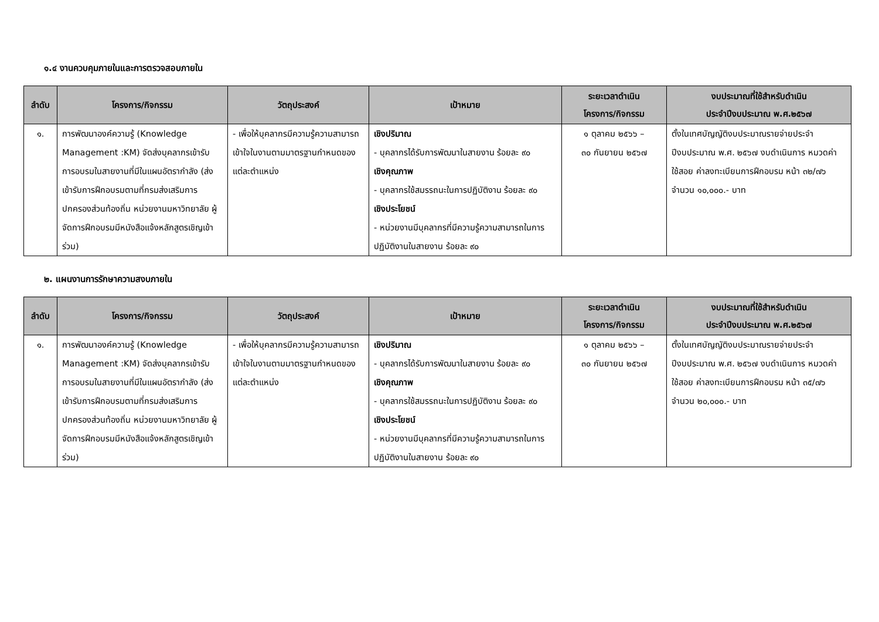๑.๔ งานควบคุมภายในและการตรวจสอบภายใน
| ลำดับ | โครงการ/กิจกรรม | วัตถุประสงค์ | เป้าหมาย | ระยะเวลาดำเนิน โครงการ/กิจกรรม | งบประมาณที่ใช้สำหรับดำเนิน ประจำปีงบประมาณ พ.ศ.๒๕๖๗ |
| --- | --- | --- | --- | --- | --- |
| ๑. | การพัฒนาองค์ความรู้ (Knowledge Management :KM) จัดส่งบุคลากรเข้ารับการอบรมในสายงานที่มีในแผนอัตรากำลัง (ส่งเข้ารับการฝึกอบรมตามที่กรมส่งเสริมการปกครองส่วนท้องถิ่น หน่วยงานมหาวิทยาลัย ผู้จัดการฝึกอบรมมีหนังสือแจ้งหลักสูตรเชิญเข้าร่วม) | - เพื่อให้บุคลากรมีความรู้ความสามารถ เข้าใจในงานตามมาตรฐานกำหนดของแต่ละตำแหน่ง | เชิงปริมาณ - บุคลากรได้รับการพัฒนาในสายงาน ร้อยละ ๙๐ เชิงคุณภาพ - บุคลากรใช้สมรรถนะในการปฏิบัติงาน ร้อยละ ๙๐ เชิงประโยชน์ - หน่วยงานมีบุคลากรที่มีความรู้ความสามารถในการปฏิบัติงานในสายงาน ร้อยละ ๙๐ | ๑ ตุลาคม ๒๕๖๖ – ๓๐ กันยายน ๒๕๖๗ | ตั้งในเทศบัญญัติงบประมาณรายจ่ายประจำปีงบประมาณ พ.ศ. ๒๕๖๗ งบดำเนินการ หมวดค่าใช้สอย ค่าลงทะเบียนการฝึกอบรม หน้า ๓๒/๗๖ จำนวน ๑๐,๐๐๐.- บาท |
๒. แผนงานการรักษาความสงบภายใน
| ลำดับ | โครงการ/กิจกรรม | วัตถุประสงค์ | เป้าหมาย | ระยะเวลาดำเนิน โครงการ/กิจกรรม | งบประมาณที่ใช้สำหรับดำเนิน ประจำปีงบประมาณ พ.ศ.๒๕๖๗ |
| --- | --- | --- | --- | --- | --- |
| ๑. | การพัฒนาองค์ความรู้ (Knowledge Management :KM) จัดส่งบุคลากรเข้ารับการอบรมในสายงานที่มีในแผนอัตรากำลัง (ส่งเข้ารับการฝึกอบรมตามที่กรมส่งเสริมการปกครองส่วนท้องถิ่น หน่วยงานมหาวิทยาลัย ผู้จัดการฝึกอบรมมีหนังสือแจ้งหลักสูตรเชิญเข้าร่วม) | - เพื่อให้บุคลากรมีความรู้ความสามารถ เข้าใจในงานตามมาตรฐานกำหนดของแต่ละตำแหน่ง | เชิงปริมาณ - บุคลากรได้รับการพัฒนาในสายงาน ร้อยละ ๙๐ เชิงคุณภาพ - บุคลากรใช้สมรรถนะในการปฏิบัติงาน ร้อยละ ๙๐ เชิงประโยชน์ - หน่วยงานมีบุคลากรที่มีความรู้ความสามารถในการปฏิบัติงานในสายงาน ร้อยละ ๙๐ | ๑ ตุลาคม ๒๕๖๖ – ๓๐ กันยายน ๒๕๖๗ | ตั้งในเทศบัญญัติงบประมาณรายจ่ายประจำปีงบประมาณ พ.ศ. ๒๕๖๗ งบดำเนินการ หมวดค่าใช้สอย ค่าลงทะเบียนการฝึกอบรม หน้า ๓๕/๗๖ จำนวน ๒๐,๐๐๐.- บาท |